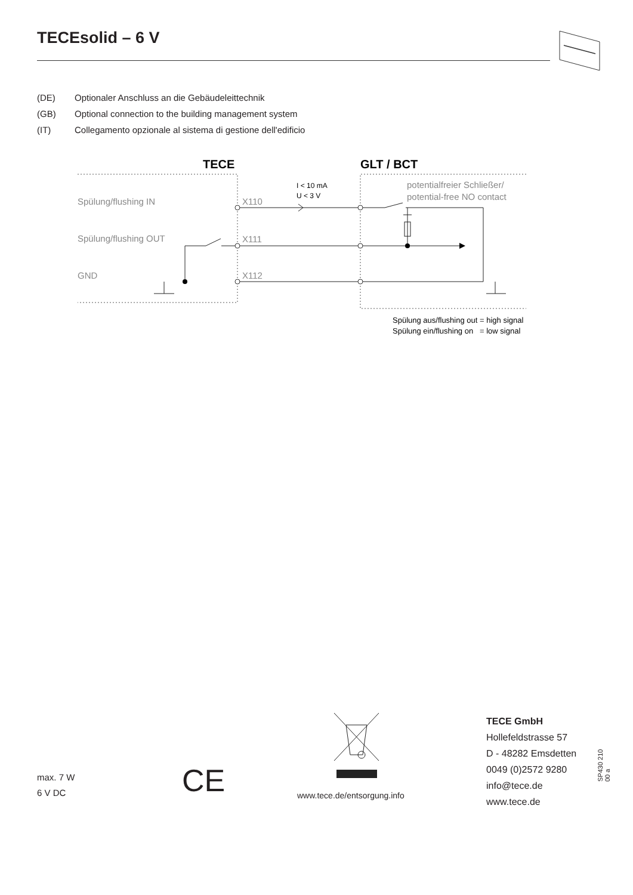TECEsolid – 6 V
(DE) Optionaler Anschluss an die Gebäudeleittechnik
(GB) Optional connection to the building management system
(IT) Collegamento opzionale al sistema di gestione dell'edificio
TECE
GLT / BCT
Spülung/flushing IN
Spülung/flushing OUT
GND
X110
X111
X112
potentialfreier Schließer/
potential-free NO contact
I < 10 mA
U < 3 V
Spülung aus/flushing out = high signal
Spülung ein/flushing on = low signal
max. 7 W
6 V DC
CE www.tece.de/entsorgung.info
TECE GmbH
Hollefeldstrasse 57
D - 48282 Emsdetten
0049 (0)2572 9280
info@tece.de
www.tece.de
SP430 210 00 a